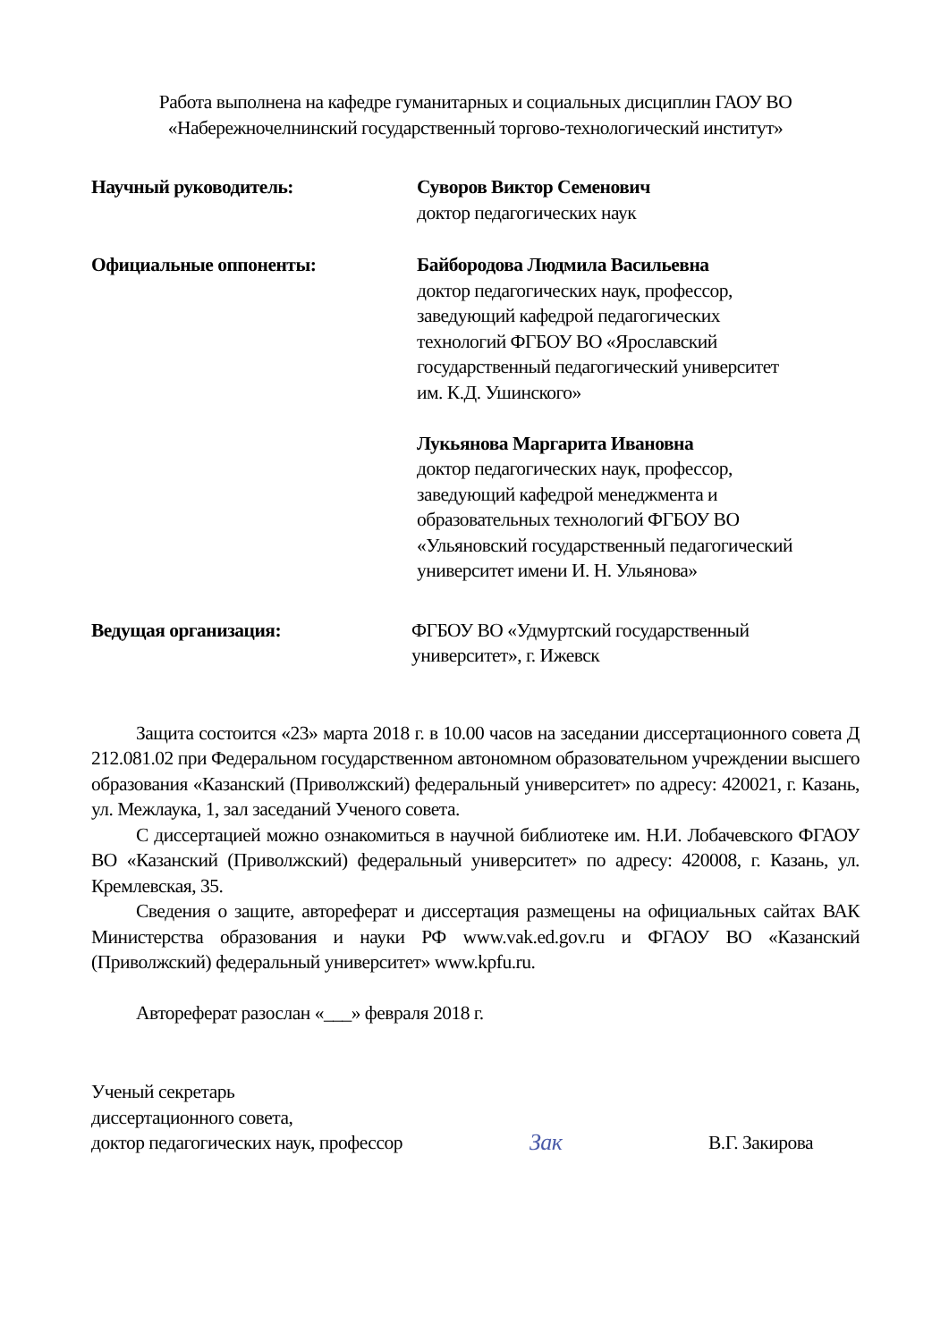Работа выполнена на кафедре гуманитарных и социальных дисциплин ГАОУ ВО
«Набережночелнинский государственный торгово-технологический институт»
Научный руководитель: Суворов Виктор Семенович
доктор педагогических наук
Официальные оппоненты: Байбородова Людмила Васильевна
доктор педагогических наук, профессор,
заведующий кафедрой педагогических
технологий ФГБОУ ВО «Ярославский
государственный педагогический университет
им. К.Д. Ушинского»
Лукьянова Маргарита Ивановна
доктор педагогических наук, профессор,
заведующий кафедрой менеджмента и
образовательных технологий ФГБОУ ВО
«Ульяновский государственный педагогический
университет имени И. Н. Ульянова»
Ведущая организация: ФГБОУ ВО «Удмуртский государственный
университет», г. Ижевск
Защита состоится «23» марта 2018 г. в 10.00 часов на заседании диссертационного совета Д 212.081.02 при Федеральном государственном автономном образовательном учреждении высшего образования «Казанский (Приволжский) федеральный университет» по адресу: 420021, г. Казань, ул. Межлаука, 1, зал заседаний Ученого совета.
С диссертацией можно ознакомиться в научной библиотеке им. Н.И. Лобачевского ФГАОУ ВО «Казанский (Приволжский) федеральный университет» по адресу: 420008, г. Казань, ул. Кремлевская, 35.
Сведения о защите, автореферат и диссертация размещены на официальных сайтах ВАК Министерства образования и науки РФ www.vak.ed.gov.ru и ФГАОУ ВО «Казанский (Приволжский) федеральный университет» www.kpfu.ru.
Автореферат разослан «___» февраля 2018 г.
Ученый секретарь
диссертационного совета,
доктор педагогических наук, профессор
Зак
В.Г. Закирова